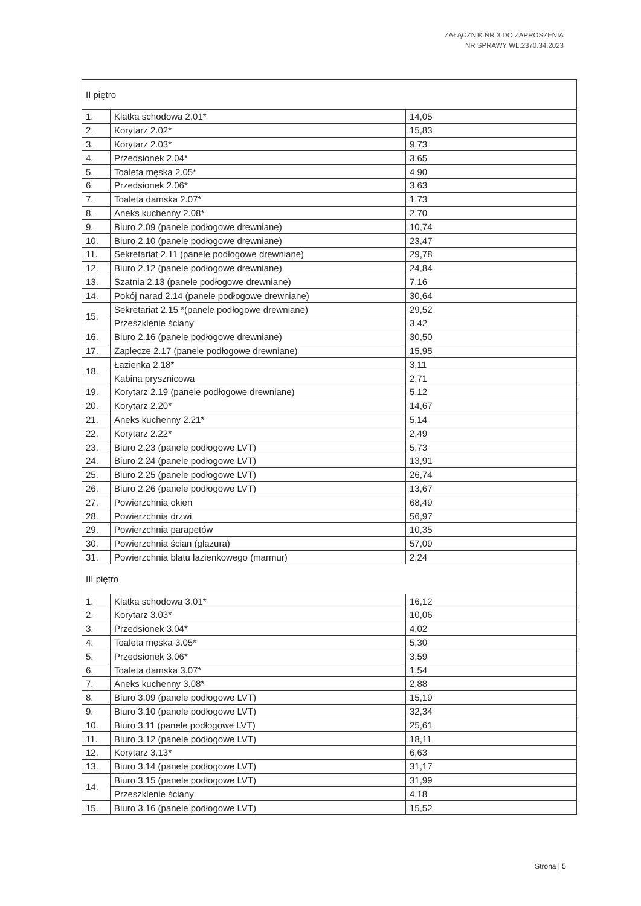ZAŁĄCZNIK NR 3 DO ZAPROSZENIA
NR SPRAWY WL.2370.34.2023
| II piętro | | |
| 1. | Klatka schodowa 2.01* | 14,05 |
| 2. | Korytarz 2.02* | 15,83 |
| 3. | Korytarz 2.03* | 9,73 |
| 4. | Przedsionek 2.04* | 3,65 |
| 5. | Toaleta męska 2.05* | 4,90 |
| 6. | Przedsionek 2.06* | 3,63 |
| 7. | Toaleta damska 2.07* | 1,73 |
| 8. | Aneks kuchenny 2.08* | 2,70 |
| 9. | Biuro 2.09 (panele podłogowe drewniane) | 10,74 |
| 10. | Biuro 2.10 (panele podłogowe drewniane) | 23,47 |
| 11. | Sekretariat 2.11 (panele podłogowe drewniane) | 29,78 |
| 12. | Biuro 2.12 (panele podłogowe drewniane) | 24,84 |
| 13. | Szatnia 2.13 (panele podłogowe drewniane) | 7,16 |
| 14. | Pokój narad 2.14 (panele podłogowe drewniane) | 30,64 |
| 15. | Sekretariat 2.15 *(panele podłogowe drewniane) | 29,52 |
| | Przeszklenie ściany | 3,42 |
| 16. | Biuro 2.16 (panele podłogowe drewniane) | 30,50 |
| 17. | Zaplecze 2.17 (panele podłogowe drewniane) | 15,95 |
| 18. | Łazienka 2.18* | 3,11 |
| | Kabina prysznicowa | 2,71 |
| 19. | Korytarz 2.19 (panele podłogowe drewniane) | 5,12 |
| 20. | Korytarz 2.20* | 14,67 |
| 21. | Aneks kuchenny 2.21* | 5,14 |
| 22. | Korytarz 2.22* | 2,49 |
| 23. | Biuro 2.23 (panele podłogowe LVT) | 5,73 |
| 24. | Biuro 2.24 (panele podłogowe LVT) | 13,91 |
| 25. | Biuro 2.25 (panele podłogowe LVT) | 26,74 |
| 26. | Biuro 2.26 (panele podłogowe LVT) | 13,67 |
| 27. | Powierzchnia okien | 68,49 |
| 28. | Powierzchnia drzwi | 56,97 |
| 29. | Powierzchnia parapetów | 10,35 |
| 30. | Powierzchnia ścian (glazura) | 57,09 |
| 31. | Powierzchnia blatu łazienkowego (marmur) | 2,24 |
| III piętro | | |
| 1. | Klatka schodowa 3.01* | 16,12 |
| 2. | Korytarz 3.03* | 10,06 |
| 3. | Przedsionek 3.04* | 4,02 |
| 4. | Toaleta męska 3.05* | 5,30 |
| 5. | Przedsionek 3.06* | 3,59 |
| 6. | Toaleta damska 3.07* | 1,54 |
| 7. | Aneks kuchenny 3.08* | 2,88 |
| 8. | Biuro 3.09 (panele podłogowe LVT) | 15,19 |
| 9. | Biuro 3.10 (panele podłogowe LVT) | 32,34 |
| 10. | Biuro 3.11 (panele podłogowe LVT) | 25,61 |
| 11. | Biuro 3.12 (panele podłogowe LVT) | 18,11 |
| 12. | Korytarz 3.13* | 6,63 |
| 13. | Biuro 3.14 (panele podłogowe LVT) | 31,17 |
| 14. | Biuro 3.15 (panele podłogowe LVT) | 31,99 |
| | Przeszklenie ściany | 4,18 |
| 15. | Biuro 3.16 (panele podłogowe LVT) | 15,52 |
Strona | 5